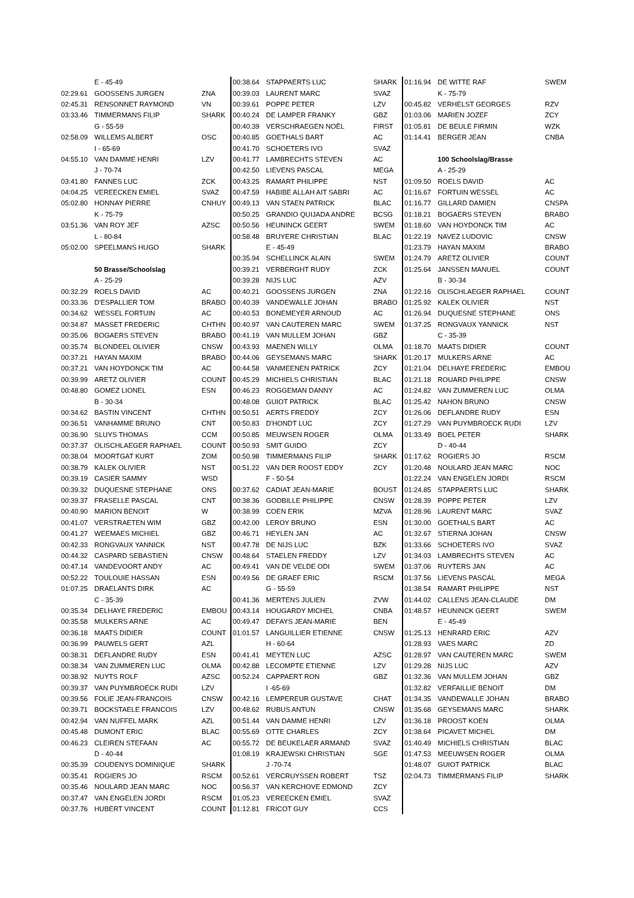| | E - 45-49 | |
| 02:29.61 | GOOSSENS JURGEN | ZNA |
| 02:45.31 | RENSONNET RAYMOND | VN |
| 03:33.46 | TIMMERMANS FILIP | SHARK |
| | G - 55-59 | |
| 02:58.09 | WILLEMS ALBERT | OSC |
| | I - 65-69 | |
| 04:55.10 | VAN DAMME HENRI | LZV |
| | J - 70-74 | |
| 03:41.80 | FANNES LUC | ZCK |
| 04:04.25 | VEREECKEN EMIEL | SVAZ |
| 05:02.80 | HONNAY PIERRE | CNHUY |
| | K - 75-79 | |
| 03:51.36 | VAN ROY JEF | AZSC |
| | L - 80-84 | |
| 05:02.00 | SPEELMANS HUGO | SHARK |
| | 50 Brasse/Schoolslag | |
| | A - 25-29 | |
| 00:32.29 | ROELS DAVID | AC |
| 00:33.36 | D'ESPALLIER TOM | BRABO |
| 00:34.62 | WESSEL FORTUIN | AC |
| 00:34.87 | MASSET FREDERIC | CHTHN |
| 00:35.06 | BOGAERS STEVEN | BRABO |
| 00:35.74 | BLONDEEL OLIVIER | CNSW |
| 00:37.21 | HAYAN MAXIM | BRABO |
| 00:37.21 | VAN HOYDONCK TIM | AC |
| 00:39.99 | ARETZ OLIVIER | COUNT |
| 00:48.80 | GOMEZ LIONEL | ESN |
| | B - 30-34 | |
| 00:34.62 | BASTIN VINCENT | CHTHN |
| 00:36.51 | VANHAMME BRUNO | CNT |
| 00:36.90 | SLUYS THOMAS | CCM |
| 00:37.37 | OLISCHLAEGER RAPHAEL | COUNT |
| 00:38.04 | MOORTGAT KURT | ZOM |
| 00:38.79 | KALEK OLIVIER | NST |
| 00:39.19 | CASIER SAMMY | WSD |
| 00:39.32 | DUQUESNE STEPHANE | ONS |
| 00:39.37 | FRASELLE PASCAL | CNT |
| 00:40.90 | MARION BENOIT | W |
| 00:41.07 | VERSTRAETEN WIM | GBZ |
| 00:41.27 | WEEMAES MICHIEL | GBZ |
| 00:42.33 | RONGVAUX YANNICK | NST |
| 00:44.32 | CASPARD SEBASTIEN | CNSW |
| 00:47.14 | VANDEVOORT ANDY | AC |
| 00:52.22 | TOULOUIE HASSAN | ESN |
| 01:07.25 | DRAELANTS DIRK | AC |
| | C - 35-39 | |
| 00:35.34 | DELHAYE FREDERIC | EMBOU |
| 00:35.58 | MULKERS ARNE | AC |
| 00:36.18 | MAATS DIDIER | COUNT |
| 00:36.99 | PAUWELS GERT | AZL |
| 00:38.31 | DEFLANDRE RUDY | ESN |
| 00:38.34 | VAN ZUMMEREN LUC | OLMA |
| 00:38.92 | NUYTS ROLF | AZSC |
| 00:39.37 | VAN PUYMBROECK RUDI | LZV |
| 00:39.56 | FOLIE JEAN-FRANCOIS | CNSW |
| 00:39.71 | BOCKSTAELE FRANCOIS | LZV |
| 00:42.94 | VAN NUFFEL MARK | AZL |
| 00:45.48 | DUMONT ERIC | BLAC |
| 00:46.23 | CLEIREN STEFAAN | AC |
| | D - 40-44 | |
| 00:35.39 | COUDENYS DOMINIQUE | SHARK |
| 00:35.41 | ROGIERS JO | RSCM |
| 00:35.46 | NOULARD JEAN MARC | NOC |
| 00:37.47 | VAN ENGELEN JORDI | RSCM |
| 00:37.76 | HUBERT VINCENT | COUNT |
| 00:38.64 | STAPPAERTS LUC | SHARK |
| 00:39.03 | LAURENT MARC | SVAZ |
| 00:39.61 | POPPE PETER | LZV |
| 00:40.24 | DE LAMPER FRANKY | GBZ |
| 00:40.39 | VERSCHRAEGEN NOËL | FIRST |
| 00:40.85 | GOETHALS BART | AC |
| 00:41.70 | SCHOETERS IVO | SVAZ |
| 00:41.77 | LAMBRECHTS STEVEN | AC |
| 00:42.50 | LIEVENS PASCAL | MEGA |
| 00:43.25 | RAMART PHILIPPE | NST |
| 00:47.59 | HABIBE ALLAH AIT SABRI | AC |
| 00:49.13 | VAN STAEN PATRICK | BLAC |
| 00:50.25 | GRANDIO QUIJADA ANDRE | BCSG |
| 00:50.56 | HEUNINCK GEERT | SWEM |
| 00:58.48 | BRUYERE CHRISTIAN | BLAC |
| | E - 45-49 | |
| 00:35.94 | SCHELLINCK ALAIN | SWEM |
| 00:39.21 | VERBERGHT RUDY | ZCK |
| 00:39.28 | NIJS LUC | AZV |
| 00:40.21 | GOOSSENS JURGEN | ZNA |
| 00:40.39 | VANDEWALLE JOHAN | BRABO |
| 00:40.53 | BONEMEYER ARNOUD | AC |
| 00:40.97 | VAN CAUTEREN MARC | SWEM |
| 00:41.19 | VAN MULLEM JOHAN | GBZ |
| 00:43.93 | MAENEN WILLY | OLMA |
| 00:44.06 | GEYSEMANS MARC | SHARK |
| 00:44.58 | VANMEENEN PATRICK | ZCY |
| 00:45.29 | MICHIELS CHRISTIAN | BLAC |
| 00:46.23 | ROGGEMAN DANNY | AC |
| 00:48.08 | GUIOT PATRICK | BLAC |
| 00:50.51 | AERTS FREDDY | ZCY |
| 00:50.83 | D'HONDT LUC | ZCY |
| 00:50.85 | MEUWSEN ROGER | OLMA |
| 00:50.93 | SMIT GUIDO | ZCY |
| 00:50.98 | TIMMERMANS FILIP | SHARK |
| 00:51.22 | VAN DER ROOST EDDY | ZCY |
| | F - 50-54 | |
| 00:37.62 | CADIAT JEAN-MARIE | BOUST |
| 00:38.36 | GODBILLE PHILIPPE | CNSW |
| 00:38.99 | COEN ERIK | MZVA |
| 00:42.00 | LEROY BRUNO | ESN |
| 00:46.71 | HEYLEN JAN | AC |
| 00:47.78 | DE NIJS LUC | BZK |
| 00:48.64 | STAELEN FREDDY | LZV |
| 00:49.41 | VAN DE VELDE ODI | SWEM |
| 00:49.56 | DE GRAEF ERIC | RSCM |
| | G - 55-59 | |
| 00:41.36 | MERTENS JULIEN | ZVW |
| 00:43.14 | HOUGARDY MICHEL | CNBA |
| 00:49.47 | DEFAYS JEAN-MARIE | BEN |
| 01:01.57 | LANGUILLIER ETIENNE | CNSW |
| | H - 60-64 | |
| 00:41.41 | MEYTEN LUC | AZSC |
| 00:42.88 | LECOMPTE ETIENNE | LZV |
| 00:52.24 | CAPPAERT RON | GBZ |
| | I -65-69 | |
| 00:42.16 | LEMPEREUR GUSTAVE | CHAT |
| 00:48.62 | RUBUS ANTUN | CNSW |
| 00:51.44 | VAN DAMME HENRI | LZV |
| 00:55.69 | OTTE CHARLES | ZCY |
| 00:55.72 | DE BEUKELAER ARMAND | SVAZ |
| 01:08.19 | KRAJEWSKI CHRISTIAN | SGE |
| | J -70-74 | |
| 00:52.61 | VERCRUYSSEN ROBERT | TSZ |
| 00:56.37 | VAN KERCHOVE EDMOND | ZCY |
| 01:05.23 | VEREECKEN EMIEL | SVAZ |
| 01:12.81 | FRICOT GUY | CCS |
| 01:16.94 | DE WITTE RAF | SWEM |
| | K - 75-79 | |
| 00:45.82 | VERHELST GEORGES | RZV |
| 01:03.06 | MARIEN JOZEF | ZCY |
| 01:05.81 | DE BEULE FIRMIN | WZK |
| 01:14.41 | BERGER JEAN | CNBA |
| | 100 Schoolslag/Brasse | |
| | A - 25-29 | |
| 01:09.50 | ROELS DAVID | AC |
| 01:16.67 | FORTUIN WESSEL | AC |
| 01:16.77 | GILLARD DAMIEN | CNSPA |
| 01:18.21 | BOGAERS STEVEN | BRABO |
| 01:18.60 | VAN HOYDONCK TIM | AC |
| 01:22.19 | NAVEZ LUDOVIC | CNSW |
| 01:23.79 | HAYAN MAXIM | BRABO |
| 01:24.79 | ARETZ OLIVIER | COUNT |
| 01:25.64 | JANSSEN MANUEL | COUNT |
| | B - 30-34 | |
| 01:22.16 | OLISCHLAEGER RAPHAEL | COUNT |
| 01:25.92 | KALEK OLIVIER | NST |
| 01:26.94 | DUQUESNE STEPHANE | ONS |
| 01:37.25 | RONGVAUX YANNICK | NST |
| | C - 35-39 | |
| 01:18.70 | MAATS DIDIER | COUNT |
| 01:20.17 | MULKERS ARNE | AC |
| 01:21.04 | DELHAYE FREDERIC | EMBOU |
| 01:21.18 | ROUARD PHILIPPE | CNSW |
| 01:24.82 | VAN ZUMMEREN LUC | OLMA |
| 01:25.42 | NAHON BRUNO | CNSW |
| 01:26.06 | DEFLANDRE RUDY | ESN |
| 01:27.29 | VAN PUYMBROECK RUDI | LZV |
| 01:33.49 | BOEL PETER | SHARK |
| | D - 40-44 | |
| 01:17.62 | ROGIERS JO | RSCM |
| 01:20.48 | NOULARD JEAN MARC | NOC |
| 01:22.24 | VAN ENGELEN JORDI | RSCM |
| 01:24.85 | STAPPAERTS LUC | SHARK |
| 01:28.39 | POPPE PETER | LZV |
| 01:28.96 | LAURENT MARC | SVAZ |
| 01:30.00 | GOETHALS BART | AC |
| 01:32.67 | STIERNA JOHAN | CNSW |
| 01:33.66 | SCHOETERS IVO | SVAZ |
| 01:34.03 | LAMBRECHTS STEVEN | AC |
| 01:37.06 | RUYTERS JAN | AC |
| 01:37.56 | LIEVENS PASCAL | MEGA |
| 01:38.54 | RAMART PHILIPPE | NST |
| 01:44.02 | CALLENS JEAN-CLAUDE | DM |
| 01:48.57 | HEUNINCK GEERT | SWEM |
| | E - 45-49 | |
| 01:25.13 | HENRARD ERIC | AZV |
| 01:28.93 | VAES MARC | ZD |
| 01:28.97 | VAN CAUTEREN MARC | SWEM |
| 01:29.28 | NIJS LUC | AZV |
| 01:32.36 | VAN MULLEM JOHAN | GBZ |
| 01:32.82 | VERFAILLIE BENOIT | DM |
| 01:34.35 | VANDEWALLE JOHAN | BRABO |
| 01:35.68 | GEYSEMANS MARC | SHARK |
| 01:36.18 | PROOST KOEN | OLMA |
| 01:38.64 | PICAVET MICHEL | DM |
| 01:40.49 | MICHIELS CHRISTIAN | BLAC |
| 01:47.53 | MEEUWSEN ROGER | OLMA |
| 01:48.07 | GUIOT PATRICK | BLAC |
| 02:04.73 | TIMMERMANS FILIP | SHARK |